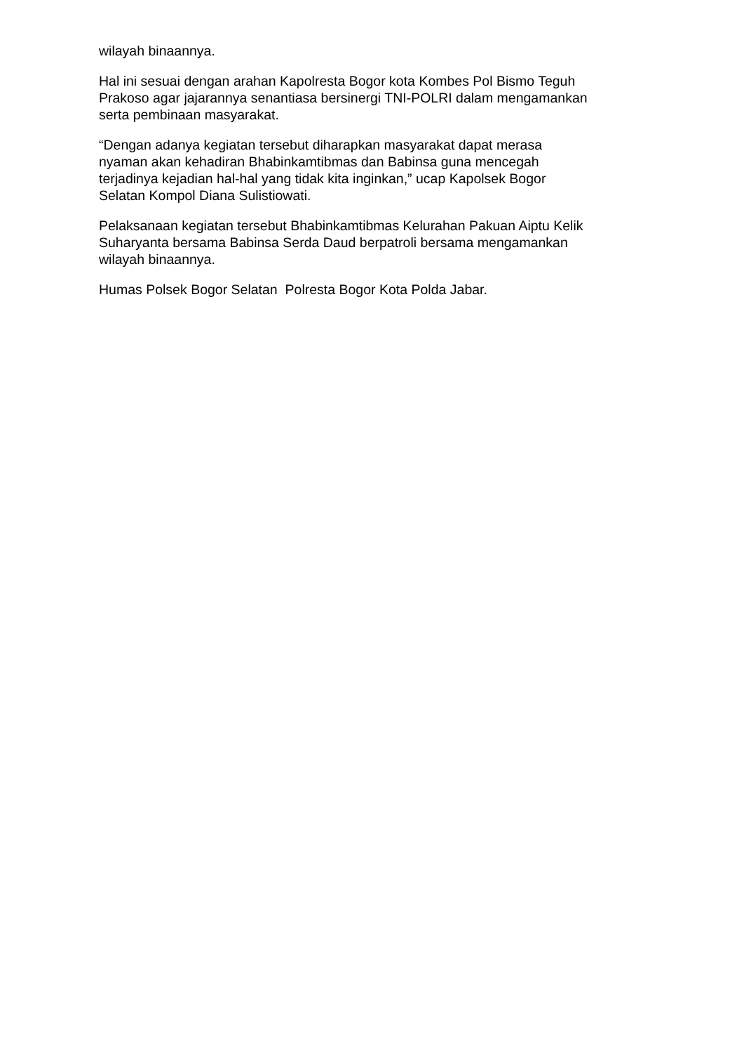wilayah binaannya.
Hal ini sesuai dengan arahan Kapolresta Bogor kota Kombes Pol Bismo Teguh
Prakoso agar jajarannya senantiasa bersinergi TNI-POLRI dalam mengamankan
serta pembinaan masyarakat.
“Dengan adanya kegiatan tersebut diharapkan masyarakat dapat merasa
nyaman akan kehadiran Bhabinkamtibmas dan Babinsa guna mencegah
terjadinya kejadian hal-hal yang tidak kita inginkan,” ucap Kapolsek Bogor
Selatan Kompol Diana Sulistiowati.
Pelaksanaan kegiatan tersebut Bhabinkamtibmas Kelurahan Pakuan Aiptu Kelik
Suharyanta bersama Babinsa Serda Daud berpatroli bersama mengamankan
wilayah binaannya.
Humas Polsek Bogor Selatan Polresta Bogor Kota Polda Jabar.